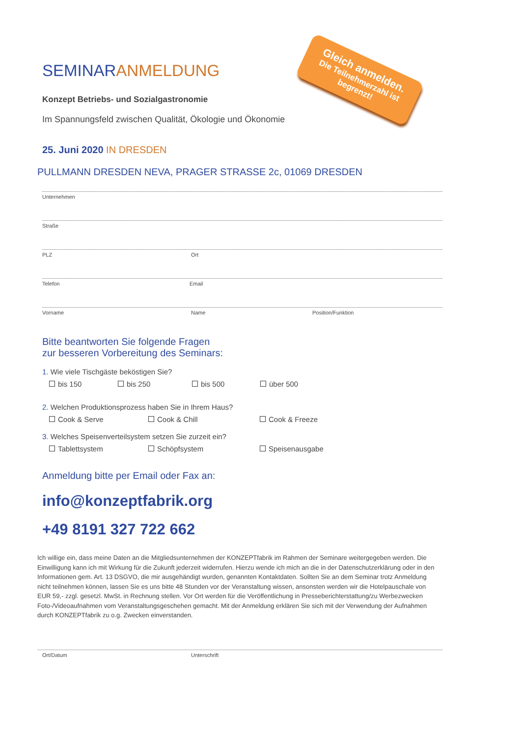Gleich anmelden.
Die Teilnehmerzahl ist begrenzt!
SEMINAR ANMELDUNG
Konzept Betriebs- und Sozialgastronomie
Im Spannungsfeld zwischen Qualität, Ökologie und Ökonomie
25. Juni 2020 IN DRESDEN
PULLMANN DRESDEN NEVA, PRAGER STRASSE 2c, 01069 DRESDEN
Unternehmen
Straße
PLZ Ort
Telefon Email
Vorname Name Position/Funktion
Bitte beantworten Sie folgende Fragen
zur besseren Vorbereitung des Seminars:
1. Wie viele Tischgäste beköstigen Sie?
bis 150 bis 250 bis 500 über 500
2. Welchen Produktionsprozess haben Sie in Ihrem Haus?
Cook & Serve Cook & Chill Cook & Freeze
3. Welches Speisenverteilsystem setzen Sie zurzeit ein?
Tablettsystem Schöpfsystem Speisenausgabe
Anmeldung bitte per Email oder Fax an:
info@konzeptfabrik.org
+49 8191 327 722 662
Ich willige ein, dass meine Daten an die Mitgliedsunternehmen der KONZEPTfabrik im Rahmen der Seminare weitergegeben werden. Die Einwilligung kann ich mit Wirkung für die Zukunft jederzeit widerrufen. Hierzu wende ich mich an die in der Datenschutzerklärung oder in den Informationen gem. Art. 13 DSGVO, die mir ausgehändigt wurden, genannten Kontaktdaten. Sollten Sie an dem Seminar trotz Anmeldung nicht teilnehmen können, lassen Sie es uns bitte 48 Stunden vor der Veranstaltung wissen, ansonsten werden wir die Hotelpauschale von EUR 59,- zzgl. gesetzl. MwSt. in Rechnung stellen. Vor Ort werden für die Veröffentlichung in Presseberichterstattung/zu Werbezwecken Foto-/Videoaufnahmen vom Veranstaltungsgeschehen gemacht. Mit der Anmeldung erklären Sie sich mit der Verwendung der Aufnahmen durch KONZEPTfabrik zu o.g. Zwecken einverstanden.
Ort/Datum Unterschrift